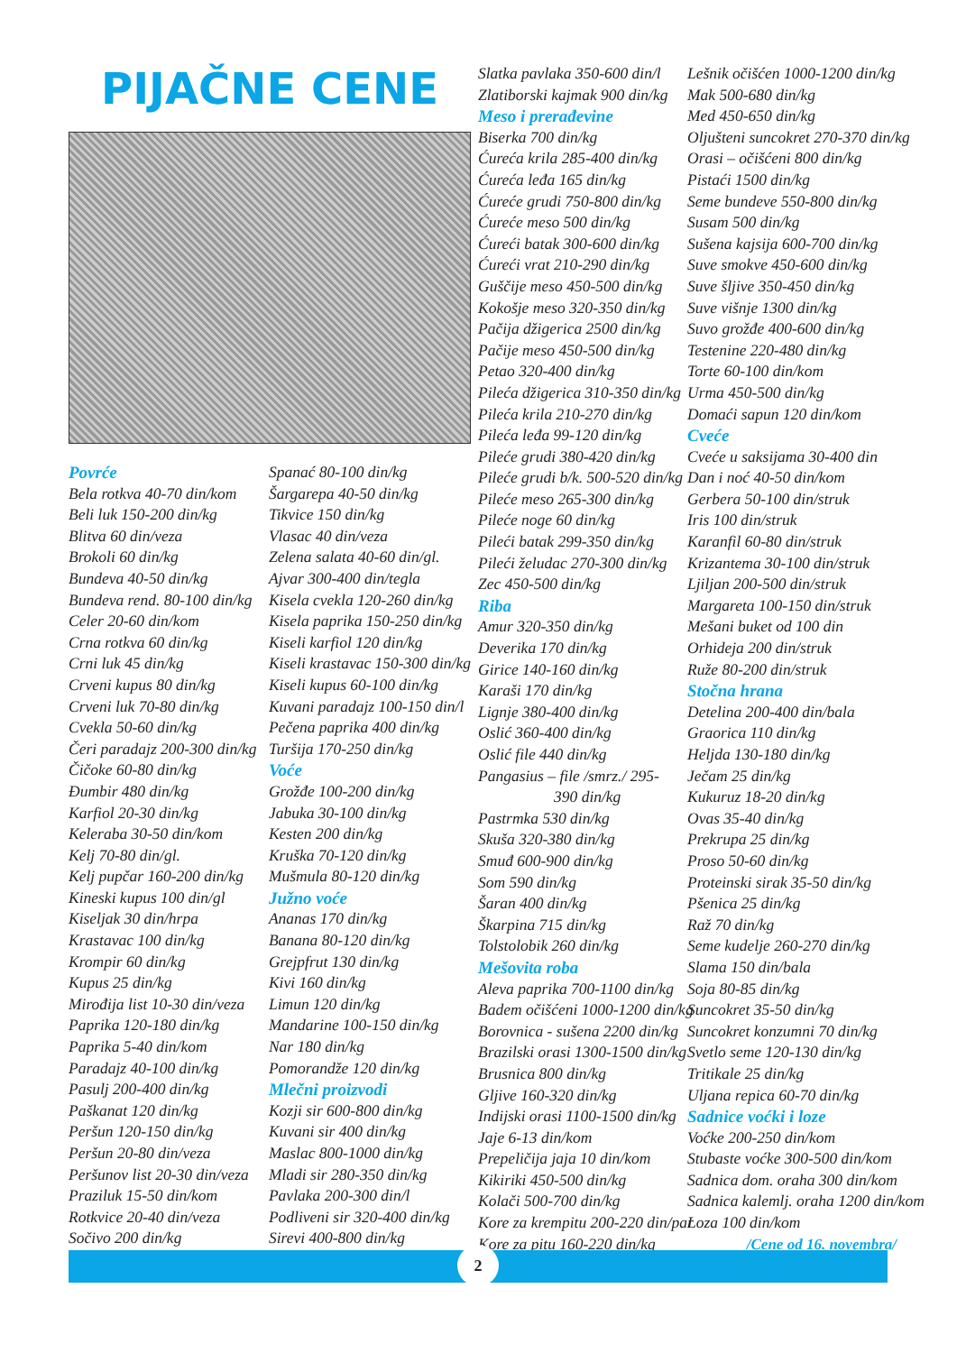PIJAČNE CENE
Povrće
Bela rotkva 40-70 din/kom
Beli luk 150-200 din/kg
Blitva 60 din/veza
Brokoli 60 din/kg
Bundeva 40-50 din/kg
Bundeva rend. 80-100 din/kg
Celer 20-60 din/kom
Crna rotkva 60 din/kg
Crni luk 45 din/kg
Crveni kupus 80 din/kg
Crveni luk 70-80 din/kg
Cvekla 50-60 din/kg
Čeri paradajz 200-300 din/kg
Čičoke 60-80 din/kg
Đumbir 480 din/kg
Karfiol 20-30 din/kg
Keleraba 30-50 din/kom
Kelj 70-80 din/gl.
Kelj pupčar 160-200 din/kg
Kineski kupus 100 din/gl
Kiseljak 30 din/hrpa
Krastavac 100 din/kg
Krompir 60 din/kg
Kupus 25 din/kg
Mirođija list 10-30 din/veza
Paprika 120-180 din/kg
Paprika 5-40 din/kom
Paradajz 40-100 din/kg
Pasulj 200-400 din/kg
Paškanat 120 din/kg
Peršun 120-150 din/kg
Peršun 20-80 din/veza
Peršunov list 20-30 din/veza
Praziluk 15-50 din/kom
Rotkvice 20-40 din/veza
Sočivo 200 din/kg
Spanać 80-100 din/kg
Šargarepa 40-50 din/kg
Tikvice 150 din/kg
Vlasac 40 din/veza
Zelena salata 40-60 din/gl.
Ajvar 300-400 din/tegla
Kisela cvekla 120-260 din/kg
Kisela paprika 150-250 din/kg
Kiseli karfiol 120 din/kg
Kiseli krastavac 150-300 din/kg
Kiseli kupus 60-100 din/kg
Kuvani paradajz 100-150 din/l
Pečena paprika 400 din/kg
Turšija 170-250 din/kg
Voće
Grožđe 100-200 din/kg
Jabuka 30-100 din/kg
Kesten 200 din/kg
Kruška 70-120 din/kg
Mušmula 80-120 din/kg
Južno voće
Ananas 170 din/kg
Banana 80-120 din/kg
Grejpfrut 130 din/kg
Kivi 160 din/kg
Limun 120 din/kg
Mandarine 100-150 din/kg
Nar 180 din/kg
Pomorandže 120 din/kg
Mlečni proizvodi
Kozji sir 600-800 din/kg
Kuvani sir 400 din/kg
Maslac 800-1000 din/kg
Mladi sir 280-350 din/kg
Pavlaka 200-300 din/l
Podliveni sir 320-400 din/kg
Sirevi 400-800 din/kg
Slatka pavlaka 350-600 din/l
Zlatiborski kajmak 900 din/kg
Meso i prerađevine
Biserka 700 din/kg
Ćureća krila 285-400 din/kg
Ćureća leđa 165 din/kg
Ćureće grudi 750-800 din/kg
Ćureće meso 500 din/kg
Ćureći batak 300-600 din/kg
Ćureći vrat 210-290 din/kg
Guščije meso 450-500 din/kg
Kokošje meso 320-350 din/kg
Pačija džigerica 2500 din/kg
Pačije meso 450-500 din/kg
Petao 320-400 din/kg
Pileća džigerica 310-350 din/kg
Pileća krila 210-270 din/kg
Pileća leđa 99-120 din/kg
Pileće grudi 380-420 din/kg
Pileće grudi b/k. 500-520 din/kg
Pileće meso 265-300 din/kg
Pileće noge 60 din/kg
Pileći batak 299-350 din/kg
Pileći želudac 270-300 din/kg
Zec 450-500 din/kg
Riba
Amur 320-350 din/kg
Deverika 170 din/kg
Girice 140-160 din/kg
Karaši 170 din/kg
Lignje 380-400 din/kg
Oslić 360-400 din/kg
Oslić file 440 din/kg
Pangasius – file /smrz./ 295-
390 din/kg
Pastrmka 530 din/kg
Skuša 320-380 din/kg
Smuđ 600-900 din/kg
Som 590 din/kg
Šaran 400 din/kg
Škarpina 715 din/kg
Tolstolobik 260 din/kg
Mešovita roba
Aleva paprika 700-1100 din/kg
Badem očišćeni 1000-1200 din/kg
Borovnica - sušena 2200 din/kg
Brazilski orasi 1300-1500 din/kg
Brusnica 800 din/kg
Gljive 160-320 din/kg
Indijski orasi 1100-1500 din/kg
Jaje 6-13 din/kom
Prepeličija jaja 10 din/kom
Kikiriki 450-500 din/kg
Kolači 500-700 din/kg
Kore za krempitu 200-220 din/par
Kore za pitu 160-220 din/kg
Lešnik očišćen 1000-1200 din/kg
Mak 500-680 din/kg
Med 450-650 din/kg
Oljušteni suncokret 270-370 din/kg
Orasi – očišćeni 800 din/kg
Pistaći 1500 din/kg
Seme bundeve 550-800 din/kg
Susam 500 din/kg
Sušena kajsija 600-700 din/kg
Suve smokve 450-600 din/kg
Suve šljive 350-450 din/kg
Suve višnje 1300 din/kg
Suvo grožđe 400-600 din/kg
Testenine 220-480 din/kg
Torte 60-100 din/kom
Urma 450-500 din/kg
Domaći sapun 120 din/kom
Cveće
Cveće u saksijama 30-400 din
Dan i noć 40-50 din/kom
Gerbera 50-100 din/struk
Iris 100 din/struk
Karanfil 60-80 din/struk
Krizantema 30-100 din/struk
Ljiljan 200-500 din/struk
Margareta 100-150 din/struk
Mešani buket od 100 din
Orhideja 200 din/struk
Ruže 80-200 din/struk
Stočna hrana
Detelina 200-400 din/bala
Graorica 110 din/kg
Heljda 130-180 din/kg
Ječam 25 din/kg
Kukuruz 18-20 din/kg
Ovas 35-40 din/kg
Prekrupa 25 din/kg
Proso 50-60 din/kg
Proteinski sirak 35-50 din/kg
Pšenica 25 din/kg
Raž 70 din/kg
Seme kudelje 260-270 din/kg
Slama 150 din/bala
Soja 80-85 din/kg
Suncokret 35-50 din/kg
Suncokret konzumni 70 din/kg
Svetlo seme 120-130 din/kg
Tritikale 25 din/kg
Uljana repica 60-70 din/kg
Sadnice voćki i loze
Voćke 200-250 din/kom
Stubaste voćke 300-500 din/kom
Sadnica dom. oraha 300 din/kom
Sadnica kalemlj. oraha 1200 din/kom
Loza 100 din/kom
/Cene od 16. novembra/
2